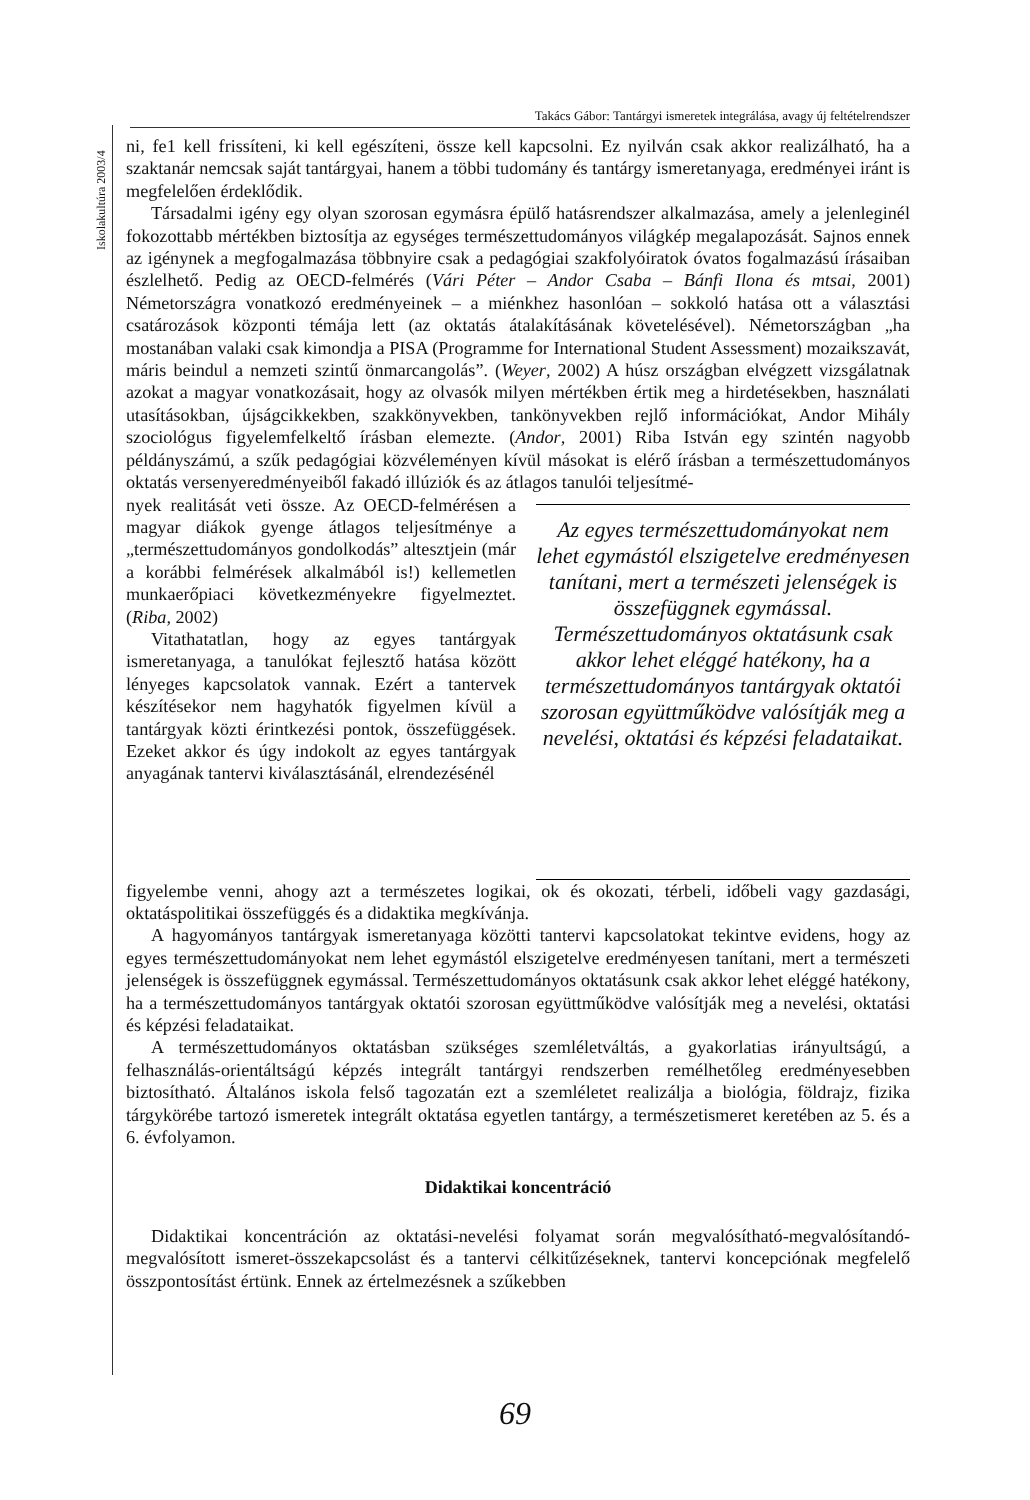Takács Gábor: Tantárgyi ismeretek integrálása, avagy új feltételrendszer
Iskolakultúra 2003/4
ni, fe1 kell frissíteni, ki kell egészíteni, össze kell kapcsolni. Ez nyilván csak akkor realizálható, ha a szaktanár nemcsak saját tantárgyai, hanem a többi tudomány és tantárgy ismeretanyaga, eredményei iránt is megfelelően érdeklődik.
Társadalmi igény egy olyan szorosan egymásra épülő hatásrendszer alkalmazása, amely a jelenleginél fokozottabb mértékben biztosítja az egységes természettudományos világkép megalapozását. Sajnos ennek az igénynek a megfogalmazása többnyire csak a pedagógiai szakfolyóiratok óvatos fogalmazású írásaiban észlelhető. Pedig az OECD-felmérés (Vári Péter – Andor Csaba – Bánfi Ilona és mtsai, 2001) Németországra vonatkozó eredményeinek – a miénkhez hasonlóan – sokkoló hatása ott a választási csatározások központi témája lett (az oktatás átalakításának követelésével). Németországban „ha mostanában valaki csak kimondja a PISA (Programme for International Student Assessment) mozaikszavát, máris beindul a nemzeti szintű önmarcangolás”. (Weyer, 2002) A húsz országban elvégzett vizsgálatnak azokat a magyar vonatkozásait, hogy az olvasók milyen mértékben értik meg a hirdetésekben, használati utasításokban, újságcikkekben, szakkönyvekben, tankönyvekben rejlő információkat, Andor Mihály szociológus figyelemfelkeltő írásban elemezte. (Andor, 2001) Riba István egy szintén nagyobb példányszámú, a szűk pedagógiai közvéleményen kívül másokat is elérő írásban a természettudományos oktatás versenyeredményeiből fakadó illúziók és az átlagos tanulói teljesítmé-
nyek realitását veti össze. Az OECD-felmérésen a magyar diákok gyenge átlagos teljesítménye a „természettudományos gondolkodás” altesztjein (már a korábbi felmérések alkalmából is!) kellemetlen munkaerőpiaci következményekre figyelmeztet. (Riba, 2002)
Vitathatatlan, hogy az egyes tantárgyak ismeretanyaga, a tanulókat fejlesztő hatása között lényeges kapcsolatok vannak. Ezért a tantervek készítésekor nem hagyhatók figyelmen kívül a tantárgyak közti érintkezési pontok, összefüggések. Ezeket akkor és úgy indokolt az egyes tantárgyak anyagának tantervi kiválasztásánál, elrendezésénél
Az egyes természettudományokat nem lehet egymástól elszigetelve eredményesen tanítani, mert a természeti jelenségek is összefüggnek egymással. Természettudományos oktatásunk csak akkor lehet eléggé hatékony, ha a természettudományos tantárgyak oktatói szorosan együttműködve valósítják meg a nevelési, oktatási és képzési feladataikat.
figyelembe venni, ahogy azt a természetes logikai, ok és okozati, térbeli, időbeli vagy gazdasági, oktatáspolitikai összefüggés és a didaktika megkívánja.
A hagyományos tantárgyak ismeretanyaga közötti tantervi kapcsolatokat tekintve evidens, hogy az egyes természettudományokat nem lehet egymástól elszigetelve eredményesen tanítani, mert a természeti jelenségek is összefüggnek egymással. Természettudományos oktatásunk csak akkor lehet eléggé hatékony, ha a természettudományos tantárgyak oktatói szorosan együttműködve valósítják meg a nevelési, oktatási és képzési feladataikat.
A természettudományos oktatásban szükséges szemléletváltás, a gyakorlatias irányultságú, a felhasználás-orientáltságú képzés integrált tantárgyi rendszerben remélhetőleg eredményesebben biztosítható. Általános iskola felső tagozatán ezt a szemléletet realizálja a biológia, földrajz, fizika tárgykörébe tartozó ismeretek integrált oktatása egyetlen tantárgy, a természetismeret keretében az 5. és a 6. évfolyamon.
Didaktikai koncentráció
Didaktikai koncentráción az oktatási-nevelési folyamat során megvalósítható-megvalósítandó-megvalósított ismeret-összekapcsolást és a tantervi célkitűzéseknek, tantervi koncepciónak megfelelő összpontosítást értünk. Ennek az értelmezésnek a szűkebben
69